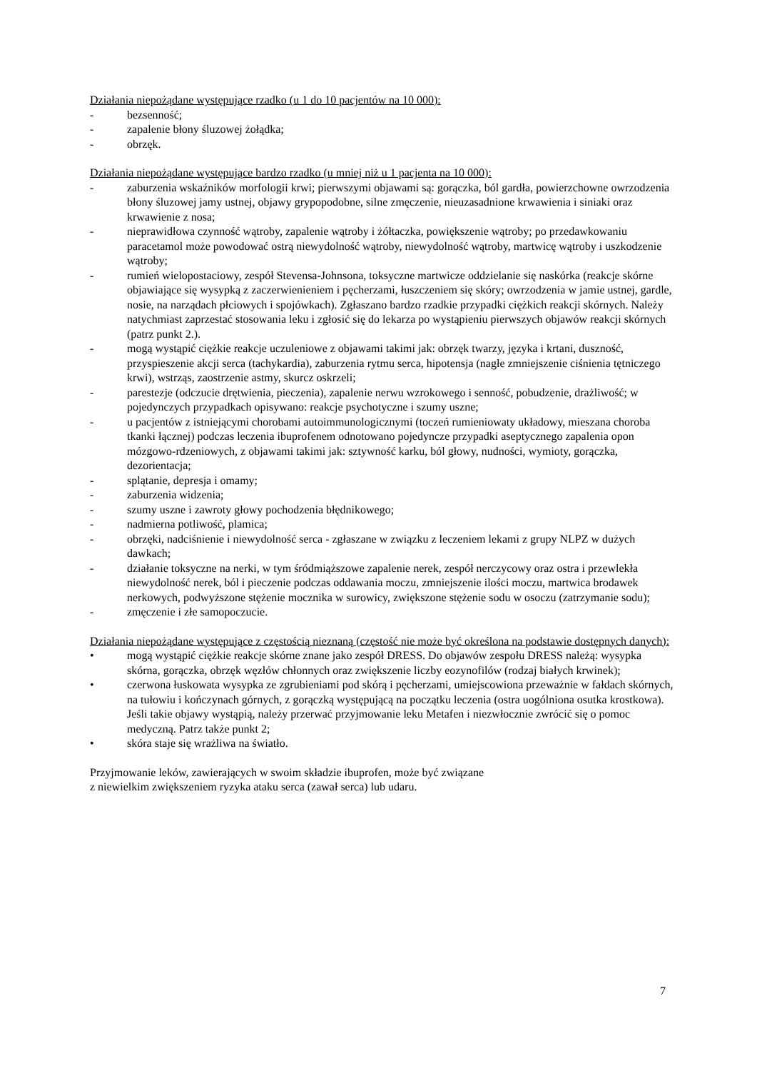Działania niepożądane występujące rzadko (u 1 do 10 pacjentów na 10 000):
- bezsenność;
- zapalenie błony śluzowej żołądka;
- obrzęk.
Działania niepożądane występujące bardzo rzadko (u mniej niż u 1 pacjenta na 10 000):
- zaburzenia wskaźników morfologii krwi; pierwszymi objawami są: gorączka, ból gardła, powierzchowne owrzodzenia błony śluzowej jamy ustnej, objawy grypopodobne, silne zmęczenie, nieuzasadnione krwawienia i siniaki oraz krwawienie z nosa;
- nieprawidłowa czynność wątroby, zapalenie wątroby i żółtaczka, powiększenie wątroby; po przedawkowaniu paracetamol może powodować ostrą niewydolność wątroby, niewydolność wątroby, martwicę wątroby i uszkodzenie wątroby;
- rumień wielopostaciowy, zespół Stevensa-Johnsona, toksyczne martwicze oddzielanie się naskórka (reakcje skórne objawiające się wysypką z zaczerwienieniem i pęcherzami, łuszczeniem się skóry; owrzodzenia w jamie ustnej, gardle, nosie, na narządach płciowych i spojówkach). Zgłaszano bardzo rzadkie przypadki ciężkich reakcji skórnych. Należy natychmiast zaprzestać stosowania leku i zgłosić się do lekarza po wystąpieniu pierwszych objawów reakcji skórnych (patrz punkt 2.).
- mogą wystąpić ciężkie reakcje uczuleniowe z objawami takimi jak: obrzęk twarzy, języka i krtani, duszność, przyspieszenie akcji serca (tachykardia), zaburzenia rytmu serca, hipotensja (nagłe zmniejszenie ciśnienia tętniczego krwi), wstrząs, zaostrzenie astmy, skurcz oskrzeli;
- parestezje (odczucie drętwienia, pieczenia), zapalenie nerwu wzrokowego i senność, pobudzenie, drażliwość; w pojedynczych przypadkach opisywano: reakcje psychotyczne i szumy uszne;
- u pacjentów z istniejącymi chorobami autoimmunologicznymi (toczeń rumieniowaty układowy, mieszana choroba tkanki łącznej) podczas leczenia ibuprofenem odnotowano pojedyncze przypadki aseptycznego zapalenia opon mózgowo-rdzeniowych, z objawami takimi jak: sztywność karku, ból głowy, nudności, wymioty, gorączka, dezorientacja;
- splątanie, depresja i omamy;
- zaburzenia widzenia;
- szumy uszne i zawroty głowy pochodzenia błędnikowego;
- nadmierna potliwość, plamica;
- obrzęki, nadciśnienie i niewydolność serca - zgłaszane w związku z leczeniem lekami z grupy NLPZ w dużych dawkach;
- działanie toksyczne na nerki, w tym śródmiąższowe zapalenie nerek, zespół nerczycowy oraz ostra i przewlekła niewydolność nerek, ból i pieczenie podczas oddawania moczu, zmniejszenie ilości moczu, martwica brodawek nerkowych, podwyższone stężenie mocznika w surowicy, zwiększone stężenie sodu w osoczu (zatrzymanie sodu);
- zmęczenie i złe samopoczucie.
Działania niepożądane występujące z częstością nieznaną (częstość nie może być określona na podstawie dostępnych danych):
• mogą wystąpić ciężkie reakcje skórne znane jako zespół DRESS. Do objawów zespołu DRESS należą: wysypka skórna, gorączka, obrzęk węzłów chłonnych oraz zwiększenie liczby eozynofilów (rodzaj białych krwinek);
• czerwona łuskowata wysypka ze zgrubieniami pod skórą i pęcherzami, umiejscowiona przeważnie w fałdach skórnych, na tułowiu i kończynach górnych, z gorączką występującą na początku leczenia (ostra uogólniona osutka krostkowa). Jeśli takie objawy wystąpią, należy przerwać przyjmowanie leku Metafen i niezwłocznie zwrócić się o pomoc medyczną. Patrz także punkt 2;
• skóra staje się wrażliwa na światło.
Przyjmowanie leków, zawierających w swoim składzie ibuprofen, może być związane
z niewielkim zwiększeniem ryzyka ataku serca (zawał serca) lub udaru.
7